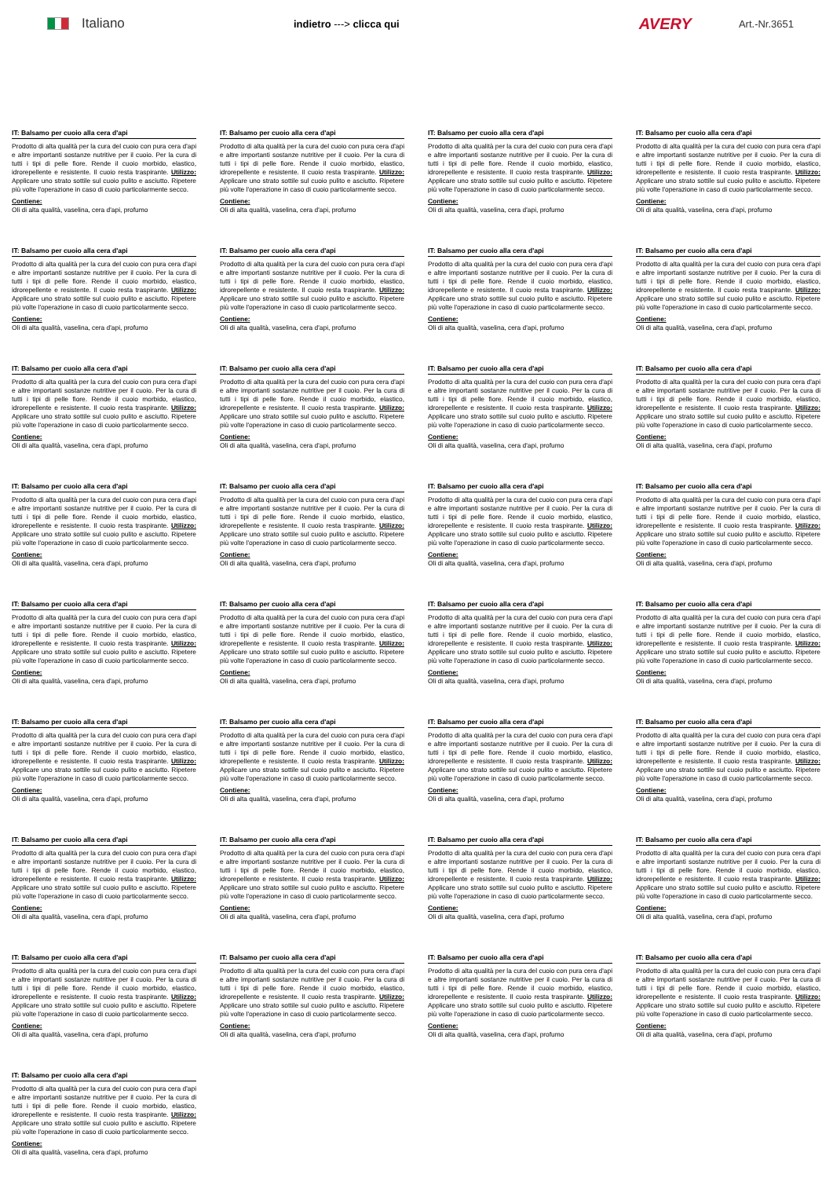Italiano
indietro ---> clicca qui
AVERY
Art.-Nr.3651
IT: Balsamo per cuoio alla cera d'api
Prodotto di alta qualità per la cura del cuoio con pura cera d'api e altre importanti sostanze nutritive per il cuoio. Per la cura di tutti i tipi di pelle fiore. Rende il cuoio morbido, elastico, idrorepellente e resistente. Il cuoio resta traspirante. Utilizzo: Applicare uno strato sottile sul cuoio pulito e asciutto. Ripetere più volte l'operazione in caso di cuoio particolarmente secco.
Contiene:
Oli di alta qualità, vaselina, cera d'api, profumo
IT: Balsamo per cuoio alla cera d'api
Prodotto di alta qualità per la cura del cuoio con pura cera d'api e altre importanti sostanze nutritive per il cuoio. Per la cura di tutti i tipi di pelle fiore. Rende il cuoio morbido, elastico, idrorepellente e resistente. Il cuoio resta traspirante. Utilizzo: Applicare uno strato sottile sul cuoio pulito e asciutto. Ripetere più volte l'operazione in caso di cuoio particolarmente secco.
Contiene:
Oli di alta qualità, vaselina, cera d'api, profumo
IT: Balsamo per cuoio alla cera d'api
Prodotto di alta qualità per la cura del cuoio con pura cera d'api e altre importanti sostanze nutritive per il cuoio. Per la cura di tutti i tipi di pelle fiore. Rende il cuoio morbido, elastico, idrorepellente e resistente. Il cuoio resta traspirante. Utilizzo: Applicare uno strato sottile sul cuoio pulito e asciutto. Ripetere più volte l'operazione in caso di cuoio particolarmente secco.
Contiene:
Oli di alta qualità, vaselina, cera d'api, profumo
IT: Balsamo per cuoio alla cera d'api
Prodotto di alta qualità per la cura del cuoio con pura cera d'api e altre importanti sostanze nutritive per il cuoio. Per la cura di tutti i tipi di pelle fiore. Rende il cuoio morbido, elastico, idrorepellente e resistente. Il cuoio resta traspirante. Utilizzo: Applicare uno strato sottile sul cuoio pulito e asciutto. Ripetere più volte l'operazione in caso di cuoio particolarmente secco.
Contiene:
Oli di alta qualità, vaselina, cera d'api, profumo
IT: Balsamo per cuoio alla cera d'api
Prodotto di alta qualità per la cura del cuoio con pura cera d'api e altre importanti sostanze nutritive per il cuoio. Per la cura di tutti i tipi di pelle fiore. Rende il cuoio morbido, elastico, idrorepellente e resistente. Il cuoio resta traspirante. Utilizzo: Applicare uno strato sottile sul cuoio pulito e asciutto. Ripetere più volte l'operazione in caso di cuoio particolarmente secco.
Contiene:
Oli di alta qualità, vaselina, cera d'api, profumo
IT: Balsamo per cuoio alla cera d'api
Prodotto di alta qualità per la cura del cuoio con pura cera d'api e altre importanti sostanze nutritive per il cuoio. Per la cura di tutti i tipi di pelle fiore. Rende il cuoio morbido, elastico, idrorepellente e resistente. Il cuoio resta traspirante. Utilizzo: Applicare uno strato sottile sul cuoio pulito e asciutto. Ripetere più volte l'operazione in caso di cuoio particolarmente secco.
Contiene:
Oli di alta qualità, vaselina, cera d'api, profumo
IT: Balsamo per cuoio alla cera d'api
Prodotto di alta qualità per la cura del cuoio con pura cera d'api e altre importanti sostanze nutritive per il cuoio. Per la cura di tutti i tipi di pelle fiore. Rende il cuoio morbido, elastico, idrorepellente e resistente. Il cuoio resta traspirante. Utilizzo: Applicare uno strato sottile sul cuoio pulito e asciutto. Ripetere più volte l'operazione in caso di cuoio particolarmente secco.
Contiene:
Oli di alta qualità, vaselina, cera d'api, profumo
IT: Balsamo per cuoio alla cera d'api
Prodotto di alta qualità per la cura del cuoio con pura cera d'api e altre importanti sostanze nutritive per il cuoio. Per la cura di tutti i tipi di pelle fiore. Rende il cuoio morbido, elastico, idrorepellente e resistente. Il cuoio resta traspirante. Utilizzo: Applicare uno strato sottile sul cuoio pulito e asciutto. Ripetere più volte l'operazione in caso di cuoio particolarmente secco.
Contiene:
Oli di alta qualità, vaselina, cera d'api, profumo
IT: Balsamo per cuoio alla cera d'api
Prodotto di alta qualità per la cura del cuoio con pura cera d'api e altre importanti sostanze nutritive per il cuoio. Per la cura di tutti i tipi di pelle fiore. Rende il cuoio morbido, elastico, idrorepellente e resistente. Il cuoio resta traspirante. Utilizzo: Applicare uno strato sottile sul cuoio pulito e asciutto. Ripetere più volte l'operazione in caso di cuoio particolarmente secco.
Contiene:
Oli di alta qualità, vaselina, cera d'api, profumo
IT: Balsamo per cuoio alla cera d'api
Prodotto di alta qualità per la cura del cuoio con pura cera d'api e altre importanti sostanze nutritive per il cuoio. Per la cura di tutti i tipi di pelle fiore. Rende il cuoio morbido, elastico, idrorepellente e resistente. Il cuoio resta traspirante. Utilizzo: Applicare uno strato sottile sul cuoio pulito e asciutto. Ripetere più volte l'operazione in caso di cuoio particolarmente secco.
Contiene:
Oli di alta qualità, vaselina, cera d'api, profumo
IT: Balsamo per cuoio alla cera d'api
Prodotto di alta qualità per la cura del cuoio con pura cera d'api e altre importanti sostanze nutritive per il cuoio. Per la cura di tutti i tipi di pelle fiore. Rende il cuoio morbido, elastico, idrorepellente e resistente. Il cuoio resta traspirante. Utilizzo: Applicare uno strato sottile sul cuoio pulito e asciutto. Ripetere più volte l'operazione in caso di cuoio particolarmente secco.
Contiene:
Oli di alta qualità, vaselina, cera d'api, profumo
IT: Balsamo per cuoio alla cera d'api
Prodotto di alta qualità per la cura del cuoio con pura cera d'api e altre importanti sostanze nutritive per il cuoio. Per la cura di tutti i tipi di pelle fiore. Rende il cuoio morbido, elastico, idrorepellente e resistente. Il cuoio resta traspirante. Utilizzo: Applicare uno strato sottile sul cuoio pulito e asciutto. Ripetere più volte l'operazione in caso di cuoio particolarmente secco.
Contiene:
Oli di alta qualità, vaselina, cera d'api, profumo
IT: Balsamo per cuoio alla cera d'api
Prodotto di alta qualità per la cura del cuoio con pura cera d'api e altre importanti sostanze nutritive per il cuoio. Per la cura di tutti i tipi di pelle fiore. Rende il cuoio morbido, elastico, idrorepellente e resistente. Il cuoio resta traspirante. Utilizzo: Applicare uno strato sottile sul cuoio pulito e asciutto. Ripetere più volte l'operazione in caso di cuoio particolarmente secco.
Contiene:
Oli di alta qualità, vaselina, cera d'api, profumo
IT: Balsamo per cuoio alla cera d'api
Prodotto di alta qualità per la cura del cuoio con pura cera d'api e altre importanti sostanze nutritive per il cuoio. Per la cura di tutti i tipi di pelle fiore. Rende il cuoio morbido, elastico, idrorepellente e resistente. Il cuoio resta traspirante. Utilizzo: Applicare uno strato sottile sul cuoio pulito e asciutto. Ripetere più volte l'operazione in caso di cuoio particolarmente secco.
Contiene:
Oli di alta qualità, vaselina, cera d'api, profumo
IT: Balsamo per cuoio alla cera d'api
Prodotto di alta qualità per la cura del cuoio con pura cera d'api e altre importanti sostanze nutritive per il cuoio. Per la cura di tutti i tipi di pelle fiore. Rende il cuoio morbido, elastico, idrorepellente e resistente. Il cuoio resta traspirante. Utilizzo: Applicare uno strato sottile sul cuoio pulito e asciutto. Ripetere più volte l'operazione in caso di cuoio particolarmente secco.
Contiene:
Oli di alta qualità, vaselina, cera d'api, profumo
IT: Balsamo per cuoio alla cera d'api
Prodotto di alta qualità per la cura del cuoio con pura cera d'api e altre importanti sostanze nutritive per il cuoio. Per la cura di tutti i tipi di pelle fiore. Rende il cuoio morbido, elastico, idrorepellente e resistente. Il cuoio resta traspirante. Utilizzo: Applicare uno strato sottile sul cuoio pulito e asciutto. Ripetere più volte l'operazione in caso di cuoio particolarmente secco.
Contiene:
Oli di alta qualità, vaselina, cera d'api, profumo
IT: Balsamo per cuoio alla cera d'api
Prodotto di alta qualità per la cura del cuoio con pura cera d'api e altre importanti sostanze nutritive per il cuoio. Per la cura di tutti i tipi di pelle fiore. Rende il cuoio morbido, elastico, idrorepellente e resistente. Il cuoio resta traspirante. Utilizzo: Applicare uno strato sottile sul cuoio pulito e asciutto. Ripetere più volte l'operazione in caso di cuoio particolarmente secco.
Contiene:
Oli di alta qualità, vaselina, cera d'api, profumo
IT: Balsamo per cuoio alla cera d'api
Prodotto di alta qualità per la cura del cuoio con pura cera d'api e altre importanti sostanze nutritive per il cuoio. Per la cura di tutti i tipi di pelle fiore. Rende il cuoio morbido, elastico, idrorepellente e resistente. Il cuoio resta traspirante. Utilizzo: Applicare uno strato sottile sul cuoio pulito e asciutto. Ripetere più volte l'operazione in caso di cuoio particolarmente secco.
Contiene:
Oli di alta qualità, vaselina, cera d'api, profumo
IT: Balsamo per cuoio alla cera d'api
Prodotto di alta qualità per la cura del cuoio con pura cera d'api e altre importanti sostanze nutritive per il cuoio. Per la cura di tutti i tipi di pelle fiore. Rende il cuoio morbido, elastico, idrorepellente e resistente. Il cuoio resta traspirante. Utilizzo: Applicare uno strato sottile sul cuoio pulito e asciutto. Ripetere più volte l'operazione in caso di cuoio particolarmente secco.
Contiene:
Oli di alta qualità, vaselina, cera d'api, profumo
IT: Balsamo per cuoio alla cera d'api
Prodotto di alta qualità per la cura del cuoio con pura cera d'api e altre importanti sostanze nutritive per il cuoio. Per la cura di tutti i tipi di pelle fiore. Rende il cuoio morbido, elastico, idrorepellente e resistente. Il cuoio resta traspirante. Utilizzo: Applicare uno strato sottile sul cuoio pulito e asciutto. Ripetere più volte l'operazione in caso di cuoio particolarmente secco.
Contiene:
Oli di alta qualità, vaselina, cera d'api, profumo
IT: Balsamo per cuoio alla cera d'api
Prodotto di alta qualità per la cura del cuoio con pura cera d'api e altre importanti sostanze nutritive per il cuoio. Per la cura di tutti i tipi di pelle fiore. Rende il cuoio morbido, elastico, idrorepellente e resistente. Il cuoio resta traspirante. Utilizzo: Applicare uno strato sottile sul cuoio pulito e asciutto. Ripetere più volte l'operazione in caso di cuoio particolarmente secco.
Contiene:
Oli di alta qualità, vaselina, cera d'api, profumo
IT: Balsamo per cuoio alla cera d'api
Prodotto di alta qualità per la cura del cuoio con pura cera d'api e altre importanti sostanze nutritive per il cuoio. Per la cura di tutti i tipi di pelle fiore. Rende il cuoio morbido, elastico, idrorepellente e resistente. Il cuoio resta traspirante. Utilizzo: Applicare uno strato sottile sul cuoio pulito e asciutto. Ripetere più volte l'operazione in caso di cuoio particolarmente secco.
Contiene:
Oli di alta qualità, vaselina, cera d'api, profumo
IT: Balsamo per cuoio alla cera d'api
Prodotto di alta qualità per la cura del cuoio con pura cera d'api e altre importanti sostanze nutritive per il cuoio. Per la cura di tutti i tipi di pelle fiore. Rende il cuoio morbido, elastico, idrorepellente e resistente. Il cuoio resta traspirante. Utilizzo: Applicare uno strato sottile sul cuoio pulito e asciutto. Ripetere più volte l'operazione in caso di cuoio particolarmente secco.
Contiene:
Oli di alta qualità, vaselina, cera d'api, profumo
IT: Balsamo per cuoio alla cera d'api
Prodotto di alta qualità per la cura del cuoio con pura cera d'api e altre importanti sostanze nutritive per il cuoio. Per la cura di tutti i tipi di pelle fiore. Rende il cuoio morbido, elastico, idrorepellente e resistente. Il cuoio resta traspirante. Utilizzo: Applicare uno strato sottile sul cuoio pulito e asciutto. Ripetere più volte l'operazione in caso di cuoio particolarmente secco.
Contiene:
Oli di alta qualità, vaselina, cera d'api, profumo
IT: Balsamo per cuoio alla cera d'api
Prodotto di alta qualità per la cura del cuoio con pura cera d'api e altre importanti sostanze nutritive per il cuoio. Per la cura di tutti i tipi di pelle fiore. Rende il cuoio morbido, elastico, idrorepellente e resistente. Il cuoio resta traspirante. Utilizzo: Applicare uno strato sottile sul cuoio pulito e asciutto. Ripetere più volte l'operazione in caso di cuoio particolarmente secco.
Contiene:
Oli di alta qualità, vaselina, cera d'api, profumo
IT: Balsamo per cuoio alla cera d'api
Prodotto di alta qualità per la cura del cuoio con pura cera d'api e altre importanti sostanze nutritive per il cuoio. Per la cura di tutti i tipi di pelle fiore. Rende il cuoio morbido, elastico, idrorepellente e resistente. Il cuoio resta traspirante. Utilizzo: Applicare uno strato sottile sul cuoio pulito e asciutto. Ripetere più volte l'operazione in caso di cuoio particolarmente secco.
Contiene:
Oli di alta qualità, vaselina, cera d'api, profumo
IT: Balsamo per cuoio alla cera d'api
Prodotto di alta qualità per la cura del cuoio con pura cera d'api e altre importanti sostanze nutritive per il cuoio. Per la cura di tutti i tipi di pelle fiore. Rende il cuoio morbido, elastico, idrorepellente e resistente. Il cuoio resta traspirante. Utilizzo: Applicare uno strato sottile sul cuoio pulito e asciutto. Ripetere più volte l'operazione in caso di cuoio particolarmente secco.
Contiene:
Oli di alta qualità, vaselina, cera d'api, profumo
IT: Balsamo per cuoio alla cera d'api
Prodotto di alta qualità per la cura del cuoio con pura cera d'api e altre importanti sostanze nutritive per il cuoio. Per la cura di tutti i tipi di pelle fiore. Rende il cuoio morbido, elastico, idrorepellente e resistente. Il cuoio resta traspirante. Utilizzo: Applicare uno strato sottile sul cuoio pulito e asciutto. Ripetere più volte l'operazione in caso di cuoio particolarmente secco.
Contiene:
Oli di alta qualità, vaselina, cera d'api, profumo
IT: Balsamo per cuoio alla cera d'api
Prodotto di alta qualità per la cura del cuoio con pura cera d'api e altre importanti sostanze nutritive per il cuoio. Per la cura di tutti i tipi di pelle fiore. Rende il cuoio morbido, elastico, idrorepellente e resistente. Il cuoio resta traspirante. Utilizzo: Applicare uno strato sottile sul cuoio pulito e asciutto. Ripetere più volte l'operazione in caso di cuoio particolarmente secco.
Contiene:
Oli di alta qualità, vaselina, cera d'api, profumo
IT: Balsamo per cuoio alla cera d'api
Prodotto di alta qualità per la cura del cuoio con pura cera d'api e altre importanti sostanze nutritive per il cuoio. Per la cura di tutti i tipi di pelle fiore. Rende il cuoio morbido, elastico, idrorepellente e resistente. Il cuoio resta traspirante. Utilizzo: Applicare uno strato sottile sul cuoio pulito e asciutto. Ripetere più volte l'operazione in caso di cuoio particolarmente secco.
Contiene:
Oli di alta qualità, vaselina, cera d'api, profumo
IT: Balsamo per cuoio alla cera d'api
Prodotto di alta qualità per la cura del cuoio con pura cera d'api e altre importanti sostanze nutritive per il cuoio. Per la cura di tutti i tipi di pelle fiore. Rende il cuoio morbido, elastico, idrorepellente e resistente. Il cuoio resta traspirante. Utilizzo: Applicare uno strato sottile sul cuoio pulito e asciutto. Ripetere più volte l'operazione in caso di cuoio particolarmente secco.
Contiene:
Oli di alta qualità, vaselina, cera d'api, profumo
IT: Balsamo per cuoio alla cera d'api
Prodotto di alta qualità per la cura del cuoio con pura cera d'api e altre importanti sostanze nutritive per il cuoio. Per la cura di tutti i tipi di pelle fiore. Rende il cuoio morbido, elastico, idrorepellente e resistente. Il cuoio resta traspirante. Utilizzo: Applicare uno strato sottile sul cuoio pulito e asciutto. Ripetere più volte l'operazione in caso di cuoio particolarmente secco.
Contiene:
Oli di alta qualità, vaselina, cera d'api, profumo
IT: Balsamo per cuoio alla cera d'api
Prodotto di alta qualità per la cura del cuoio con pura cera d'api e altre importanti sostanze nutritive per il cuoio. Per la cura di tutti i tipi di pelle fiore. Rende il cuoio morbido, elastico, idrorepellente e resistente. Il cuoio resta traspirante. Utilizzo: Applicare uno strato sottile sul cuoio pulito e asciutto. Ripetere più volte l'operazione in caso di cuoio particolarmente secco.
Contiene:
Oli di alta qualità, vaselina, cera d'api, profumo